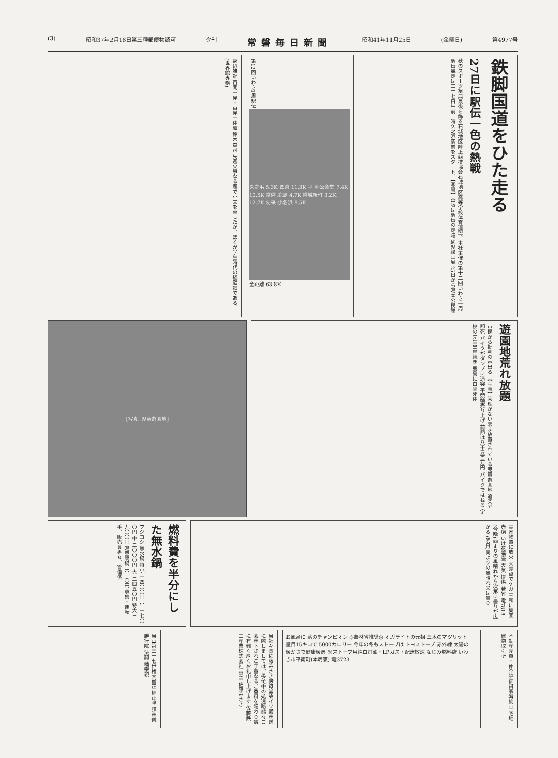(3) 昭和37年2月18日第三種郵便物認可 夕刊 常磐毎日新聞 昭和41年11月25日 (金曜日) 第4977号
身辺雑記 百聞一見・百見一体験 鈴木喬司 先週火事なる題で小文を草したが、ぼくが学生時代の経験談である。(世界館専務)
第12回いわき1周駅伝
久之浜 5.3K 四倉 11.3K 平 平公会堂 7.4K 10.5K 常磐 鹿島 4.7K 磐城新町 3.2K 12.7K 勿来 小名浜 8.5K
全距離 63.8K
鉄脚国道をひた走る
27日に駅伝一色の熱戦
秋のスポーツ祭典最後を飾る石城地区陸上競技協会石城地区高等学校体育連盟、本社主催の第十二回いわき一周駅伝競走は二十七日午前十時久之浜駅前をスタート。【写真】凸版は駅伝の走路 幼児絵画展 25日から湯本公民館
[写真: 児童遊園地]
遊園地荒れ放題
市民から批判の声出る 【写真】管理がないまま放置されている児童遊園地 追突で即死 バイクがダンプに追突 平競輪売り上げ 前節は八千五百万円 バイクではねる 学校の先生黒星続き 鹿島に白骨死体
燃料費を半分にした無水鍋
フジコシ 無水鍋 特小 一四〇〇円 小 一七〇〇円 中 二〇〇〇円 大 二四五〇円 特大 二九〇〇円 湯豆腐鍋 六二〇円 募集・運転手、販売員男女、警備係
実家物置に放火 交差点でケガ 三和に集団赤痢 いけ花講座 天気 提供 若竹 電7818 (今晩)西よりの風晴れから次第に曇りが広がる (明日)南よりの風晴れ又は曇り
当山第三十七世権大僧正 楠正隆 謹葬儀 勝行院 法嗣 楠宗親
当社々長佐藤みさき殿母堂故イソ殿葬送に際しましてはご多忙中の処遠路態々ご会葬下されご丁重なるご香料を賜わり誠に有難く厚くお礼申し上げます 佐藤鉄工産業株式会社 喪主 佐藤みさき
お風呂に 薪のチャンピオン ◎農林省推奨◎ オガライトの元祖 三木のマツリット 量目15キロで 5000カロリー 今年の冬もストーブは トヨストーブ 赤外線 太陽の暖かさで健康暖房 ※ストーブ用純白灯油・LPガス・配達敏速 なじみ燃料店 いわき市平南町(本局裏) 電3723
不動産売買・仲介評価貸家斡旋 平宅地建物取引所